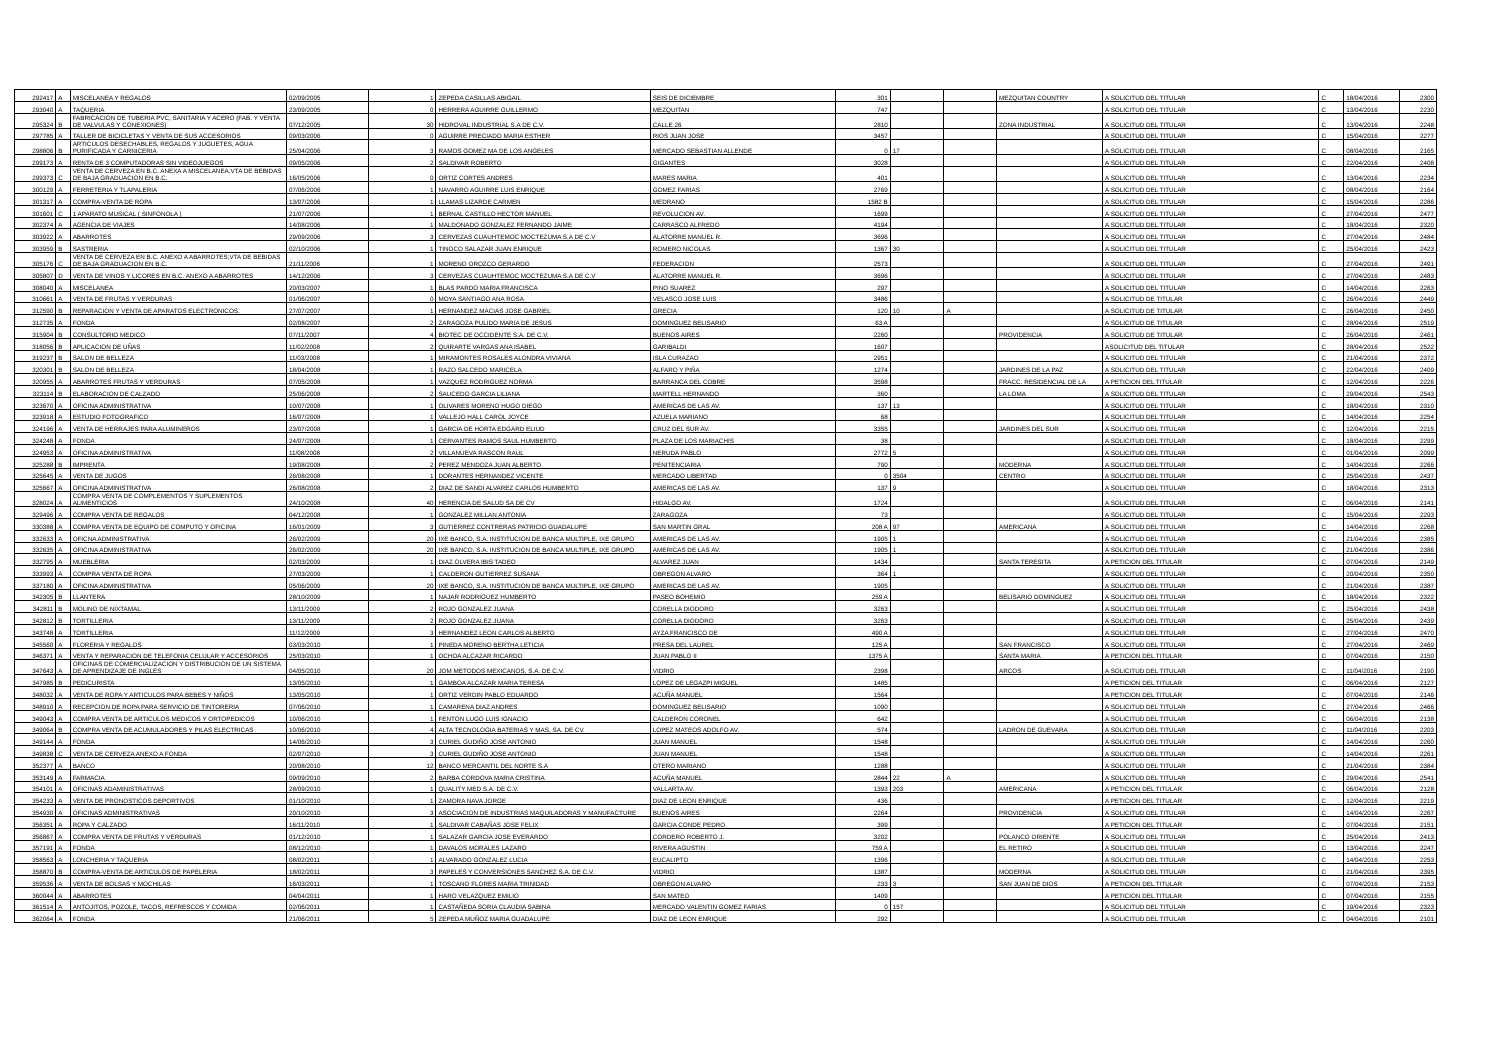| 292417 | A | MISCELANEA Y REGALOS | 02/09/2005 | 1 | ZEPEDA CASILLAS ABIGAIL | SEIS DE DICIEMBRE | 301 | | | MEZQUITAN COUNTRY | A SOLICITUD DEL TITULAR | C | 18/04/2016 | 2300 |
| 293040 | A | TAQUERIA | 23/09/2005 | 0 | HERRERA AGUIRRE GUILLERMO | MEZQUITAN | 747 | | | | A SOLICITUD DEL TITULAR | C | 13/04/2016 | 2230 |
| 295324 | B | FABRICACION DE TUBERIA PVC, SANITARIA Y ACERO (FAB. Y VENTA DE VALVULAS Y CONEXIONES) | 07/12/2005 | 30 | HIDROVAL INDUSTRIAL S.A DE C.V. | CALLE 26 | 2810 | | | ZONA INDUSTRIAL | A SOLICITUD DEL TITULAR | C | 13/04/2016 | 2248 |
| 297785 | A | TALLER DE BICICLETAS Y VENTA DE SUS ACCESORIOS | 09/03/2006 | 0 | AGUIRRE PRECIADO MARIA ESTHER | RIOS JUAN JOSE | 3457 | | | | A SOLICITUD DEL TITULAR | C | 15/04/2016 | 2277 |
| 298806 | B | ARTICULOS DESECHABLES, REGALOS Y JUGUETES, AGUA PURIFICADA Y CARNICERIA | 25/04/2006 | 3 | RAMOS GOMEZ MA DE LOS ANGELES | MERCADO SEBASTIAN ALLENDE | 0 | 17 | | | A SOLICITUD DEL TITULAR | C | 08/04/2016 | 2165 |
| 299173 | A | RENTA DE 3 COMPUTADORAS SIN VIDEOJUEGOS | 09/05/2006 | 2 | SALDIVAR ROBERTO | GIGANTES | 3028 | | | | A SOLICITUD DEL TITULAR | C | 22/04/2016 | 2408 |
| 299373 | C | VENTA DE CERVEZA EN B.C. ANEXA A MISCELANEA;VTA DE BEBIDAS DE BAJA GRADUACION EN B.C. | 16/05/2006 | 0 | ORTIZ CORTES ANDRES | MARES MARIA | 401 | | | | A SOLICITUD DEL TITULAR | C | 13/04/2016 | 2234 |
| 300129 | A | FERRETERIA Y TLAPALERIA | 07/06/2006 | 1 | NAVARRO AGUIRRE LUIS ENRIQUE | GOMEZ FARIAS | 2769 | | | | A SOLICITUD DEL TITULAR | C | 08/04/2016 | 2164 |
| 301317 | A | COMPRA-VENTA DE ROPA | 13/07/2006 | 1 | LLAMAS LIZARDE CARMEN | MEDRANO | 1582 B | | | | A SOLICITUD DEL TITULAR | C | 15/04/2016 | 2286 |
| 301601 | C | 1 APARATO MUSICAL ( SINFONOLA ) | 21/07/2006 | 1 | BERNAL CASTILLO HECTOR MANUEL | REVOLUCION AV. | 1699 | | | | A SOLICITUD DEL TITULAR | C | 27/04/2016 | 2477 |
| 302374 | A | AGENCIA DE VIAJES | 14/08/2006 | 1 | MALDONADO GONZALEZ FERNANDO JAIME | CARRASCO ALFREDO | 4194 | | | | A SOLICITUD DEL TITULAR | C | 18/04/2016 | 2320 |
| 303922 | A | ABARROTES | 29/09/2006 | 3 | CERVEZAS CUAUHTEMOC MOCTEZUMA S.A DE C.V | ALATORRE MANUEL R. | 3696 | | | | A SOLICITUD DEL TITULAR | C | 27/04/2016 | 2484 |
| 303959 | B | SASTRERIA | 02/10/2006 | 1 | TINOCO SALAZAR JUAN ENRIQUE | ROMERO NICOLAS | 1367 | 30 | | | A SOLICITUD DEL TITULAR | C | 25/04/2016 | 2423 |
| 305176 | C | VENTA DE CERVEZA EN B.C. ANEXO A ABARROTES;VTA DE BEBIDAS DE BAJA GRADUACION EN B.C. | 21/11/2006 | 1 | MORENO OROZCO GERARDO | FEDERACION | 2573 | | | | A SOLICITUD DEL TITULAR | C | 27/04/2016 | 2491 |
| 305807 | D | VENTA DE VINOS Y LICORES EN B.C. ANEXO A ABARROTES | 14/12/2006 | 3 | CERVEZAS CUAUHTEMOC MOCTEZUMA S.A DE C.V | ALATORRE MANUEL R. | 3696 | | | | A SOLICITUD DEL TITULAR | C | 27/04/2016 | 2483 |
| 308040 | A | MISCELANEA | 20/03/2007 | 1 | BLAS PARDO MARIA FRANCISCA | PINO SUAREZ | 297 | | | | A SOLICITUD DEL TITULAR | C | 14/04/2016 | 2263 |
| 310661 | A | VENTA DE FRUTAS Y VERDURAS | 01/06/2007 | 0 | MOYA SANTIAGO ANA ROSA | VELASCO JOSE LUIS | 3486 | | | | A SOLICITUD DE TITULAR | C | 26/04/2016 | 2449 |
| 312590 | B | REPARACION Y VENTA DE APARATOS ELECTRONICOS. | 27/07/2007 | 1 | HERNANDEZ MACIAS JOSE GABRIEL | GRECIA | 120 | 10 | A | | A SOLICITUD DE TITULAR | C | 26/04/2016 | 2450 |
| 312735 | A | FONDA | 02/08/2007 | 2 | ZARAGOZA PULIDO MARIA DE JESUS | DOMINGUEZ BELISARIO | 63 A | | | | A SOLICITUD DE TITULAR | C | 28/04/2016 | 2519 |
| 315904 | B | CONSULTORIO MEDICO | 07/11/2007 | 4 | BIOTEC DE OCCIDENTE S.A. DE C.V. | BUENOS AIRES | 2260 | | | PROVIDENCIA | A SOLICITUD DE TITULAR | C | 26/04/2016 | 2461 |
| 318056 | B | APLICACION DE UÑAS | 11/02/2008 | 2 | QUIRARTE VARGAS ANA ISABEL | GARIBALDI | 1607 | | | | ASOLICITUD DEL TITULAR | C | 28/04/2016 | 2522 |
| 319237 | B | SALON DE BELLEZA | 11/03/2008 | 1 | MIRAMONTES ROSALES ALONDRA VIVIANA | ISLA CURAZAO | 2951 | | | | A SOLICITUD DEL TITULAR | C | 21/04/2016 | 2372 |
| 320301 | B | SALON DE BELLEZA | 18/04/2008 | 1 | RAZO SALCEDO MARICELA | ALFARO Y PIÑA | 1274 | | | JARDINES DE LA PAZ | A SOLICITUD DEL TITULAR | C | 22/04/2016 | 2409 |
| 320955 | A | ABARROTES FRUTAS Y VERDURAS | 07/05/2008 | 1 | VAZQUEZ RODRIGUEZ NORMA | BARRANCA DEL COBRE | 3598 | | | FRACC. RESIDENCIAL DE LA | A PETICION DEL TITULAR | C | 12/04/2016 | 2226 |
| 323114 | B | ELABORACION DE CALZADO | 25/06/2008 | 2 | SAUCEDO GARCIA LILIANA | MARTELL HERNANDO | 360 | | | LA LOMA | A SOLICITUD DEL TITULAR | C | 29/04/2016 | 2543 |
| 323670 | A | OFICINA ADMINISTRATIVA | 10/07/2008 | 1 | OLIVARES MORENO HUGO DIEGO | AMERICAS DE LAS AV. | 137 | 13 | | | A SOLICITUD DEL TITULAR | C | 18/04/2016 | 2310 |
| 323918 | A | ESTUDIO FOTOGRAFICO | 16/07/2008 | 1 | VALLEJO HALL CAROL JOYCE | AZUELA MARIANO | 68 | | | | A SOLICITUD DEL TITULAR | C | 14/04/2016 | 2254 |
| 324196 | A | VENTA DE HERRAJES PARA ALUMINEROS | 23/07/2008 | 1 | GARCIA DE HORTA EDGARD ELIUD | CRUZ DEL SUR AV. | 3355 | | | JARDINES DEL SUR | A SOLICITUD DEL TITULAR | C | 12/04/2016 | 2215 |
| 324248 | A | FONDA | 24/07/2008 | 1 | CERVANTES RAMOS SAUL HUMBERTO | PLAZA DE LOS MARIACHIS | 38 | | | | A SOLICITUD DEL TITULAR | C | 18/04/2016 | 2299 |
| 324953 | A | OFICINA ADMINISTRATIVA | 11/08/2008 | 2 | VILLANUEVA RASCON RAUL | NERUDA PABLO | 2772 | 5 | | | A SOLICITUD DEL TITULAR | C | 01/04/2016 | 2099 |
| 325288 | B | IMPRENTA | 19/08/2008 | 2 | PEREZ MENDOZA JUAN ALBERTO | PENITENCIARIA | 790 | | | MODERNA | A SOLICITUD DEL TITULAR | C | 14/04/2016 | 2266 |
| 325645 | A | VENTA DE JUGOS | 26/08/2008 | 1 | DORANTES HERNANDEZ VICENTE | MERCADO LIBERTAD | 0 | 3504 | | CENTRO | A SOLICITUD DEL TITULAR | C | 25/04/2016 | 2437 |
| 325667 | A | OFICINA ADMINISTRATIVA | 26/08/2008 | 2 | DIAZ DE SANDI ALVAREZ CARLOS HUMBERTO | AMERICAS DE LAS AV. | 137 | 9 | | | A SOLICITUD DEL TITULAR | C | 18/04/2016 | 2313 |
| 328024 | A | COMPRA VENTA DE COMPLEMENTOS Y SUPLEMENTOS ALIMENTICIOS | 24/10/2008 | 40 | HERENCIA DE SALUD SA DE CV | HIDALGO AV. | 1724 | | | | A SOLICITUD DEL TITULAR | C | 06/04/2016 | 2141 |
| 329496 | A | COMPRA VENTA DE REGALOS | 04/12/2008 | 1 | GONZALEZ MILLAN ANTONIA | ZARAGOZA | 73 | | | | A SOLICITUD DEL TITULAR | C | 15/04/2016 | 2293 |
| 330388 | A | COMPRA VENTA DE EQUIPO DE COMPUTO Y OFICINA | 16/01/2009 | 3 | GUTIERREZ CONTRERAS PATRICIO GUADALUPE | SAN MARTIN GRAL | 208 A | 97 | | AMERICANA | A SOLICITUD DEL TITULAR | C | 14/04/2016 | 2268 |
| 332633 | A | OFICNA ADMINISTRATIVA | 26/02/2009 | 20 | IXE BANCO, S.A. INSTITUCION DE BANCA MULTIPLE, IXE GRUPO | AMERICAS DE LAS AV. | 1905 | 1 | | | A SOLICITUD DEL TITULAR | C | 21/04/2016 | 2385 |
| 332635 | A | OFICINA ADMINISTRATIVA | 26/02/2009 | 20 | IXE BANCO, S.A. INSTITUCION DE BANCA MULTIPLE, IXE GRUPO | AMERICAS DE LAS AV. | 1905 | 1 | | | A SOLICITUD DEL TITULAR | C | 21/04/2016 | 2386 |
| 332795 | A | MUEBLERIA | 02/03/2009 | 1 | DIAZ OLVERA IBIS TADEO | ALVAREZ JUAN | 1434 | | | SANTA TERESITA | A PETICION DEL TITULAR | C | 07/04/2016 | 2149 |
| 333993 | A | COMPRA VENTA DE ROPA | 27/03/2009 | 1 | CALDERON GUTIERREZ SUSANA | OBREGON ALVARO | 364 | 1 | | | A SOLICITUD DEL TITULAR | C | 20/04/2016 | 2350 |
| 337180 | A | OFICINA ADMINISTRATIVA | 05/06/2009 | 20 | IXE BANCO, S.A. INSTITUCION DE BANCA MULTIPLE, IXE GRUPO | AMERICAS DE LAS AV. | 1905 | | | | A SOLICITUD DEL TITULAR | C | 21/04/2016 | 2387 |
| 342305 | B | LLANTERA | 28/10/2009 | 1 | NAJAR RODRIGUEZ HUMBERTO | PASEO BOHEMIO | 259 A | | | BELISARIO DOMINGUEZ | A SOLICITUD DEL TITULAR | C | 18/04/2016 | 2322 |
| 342811 | B | MOLINO DE NIXTAMAL | 13/11/2009 | 2 | ROJO GONZALEZ JUANA | CORELLA DIODORO | 3263 | | | | A SOLICITUD DEL TITULAR | C | 25/04/2016 | 2438 |
| 342812 | B | TORTILLERIA | 13/11/2009 | 2 | ROJO GONZALEZ JUANA | CORELLA DIODORO | 3263 | | | | A SOLICITUD DEL TITULAR | C | 25/04/2016 | 2439 |
| 343748 | A | TORTILLERIA | 11/12/2009 | 3 | HERNANDEZ LEON CARLOS ALBERTO | AYZA FRANCISCO DE | 490 A | | | | A SOLICITUD DEL TITULAR | C | 27/04/2016 | 2470 |
| 345560 | A | FLORERIA Y REGALOS | 03/03/2010 | 1 | PINEDA MORENO BERTHA LETICIA | PRESA DEL LAUREL | 125 A | | | SAN FRANCISCO | A SOLICITUD DEL TITULAR | C | 27/04/2016 | 2469 |
| 346371 | A | VENTA Y REPARACION DE TELEFONIA CELULAR Y ACCESORIOS | 25/03/2010 | 1 | OCHOA ALCAZAR RICARDO | JUAN PABLO II | 1375 A | | | SANTA MARIA | A PETICION DEL TITULAR | C | 07/04/2016 | 2150 |
| 347643 | A | OFICINAS DE COMERCIALIZACION Y DISTRIBUCION DE UN SISTEMA DE APRENDIZAJE DE INGLES | 04/05/2010 | 20 | JOM METODOS MEXICANOS, S.A. DE C.V. | VIDRIO | 2398 | | | ARCOS | A SOLICITUD DEL TITULAR | C | 11/04/2016 | 2190 |
| 347985 | B | PEDICURISTA | 13/05/2010 | 1 | GAMBOA ALCAZAR MARIA TERESA | LOPEZ DE LEGAZPI MIGUEL | 1485 | | | | A PETICION DEL TITULAR | C | 06/04/2016 | 2127 |
| 348032 | A | VENTA DE ROPA Y ARTICULOS PARA BEBES Y NIÑOS | 13/05/2010 | 1 | ORTIZ VERDIN PABLO EDUARDO | ACUÑA MANUEL | 1564 | | | | A PETICION DEL TITULAR | C | 07/04/2016 | 2146 |
| 348910 | A | RECEPCION DE ROPA PARA SERVICIO DE TINTORERIA | 07/06/2010 | 1 | CAMARENA DIAZ ANDRES | DOMINGUEZ BELISARIO | 1090 | | | | A SOLICITUD DEL TITULAR | C | 27/04/2016 | 2466 |
| 349043 | A | COMPRA VENTA DE ARTICULOS MEDICOS Y ORTOPEDICOS | 10/06/2010 | 1 | FENTON LUGO LUIS IGNACIO | CALDERON CORONEL | 642 | | | | A SOLICITUD DEL TITULAR | C | 06/04/2016 | 2138 |
| 349064 | B | COMPRA VENTA DE ACUMULADORES Y PILAS ELECTRICAS | 10/06/2010 | 4 | ALTA TECNOLOGIA BATERIAS Y MAS, SA. DE CV. | LOPEZ MATEOS ADOLFO AV. | 574 | | | LADRON DE GUEVARA | A SOLICITUD DEL TITULAR | C | 11/04/2016 | 2203 |
| 349144 | A | FONDA | 14/06/2010 | 3 | CURIEL GUDIÑO JOSE ANTONIO | JUAN MANUEL | 1548 | | | | A SOLICITUD DEL TITULAR | C | 14/04/2016 | 2260 |
| 349838 | C | VENTA DE CERVEZA ANEXO A FONDA | 02/07/2010 | 3 | CURIEL GUDIÑO JOSE ANTONIO | JUAN MANUEL | 1548 | | | | A SOLICITUD DEL TITULAR | C | 14/04/2016 | 2261 |
| 352377 | A | BANCO | 20/08/2010 | 12 | BANCO MERCANTIL DEL NORTE S.A | OTERO MARIANO | 1288 | | | | A SOLICITUD DEL TITULAR | C | 21/04/2016 | 2384 |
| 353149 | A | FARMACIA | 09/09/2010 | 2 | BARBA CORDOVA MARIA CRISTINA | ACUÑA MANUEL | 2844 | 22 | A | | A SOLICITUD DEL TITULAR | C | 29/04/2016 | 2541 |
| 354101 | A | OFICINAS ADAMINISTRATIVAS | 28/09/2010 | 1 | QUALITY MED S.A. DE C.V. | VALLARTA AV. | 1393 | 203 | | AMERICANA | A PETICION DEL TITULAR | C | 06/04/2016 | 2128 |
| 354233 | A | VENTA DE PRONOSTICOS DEPORTIVOS | 01/10/2010 | 1 | ZAMORA NAVA JORGE | DIAZ DE LEON ENRIQUE | 436 | | | | A PETICION DEL TITULAR | C | 12/04/2016 | 2219 |
| 354930 | A | OFICINAS ADMINISTRATIVAS | 20/10/2010 | 3 | ASOCIACION DE INDUSTRIAS MAQUILADORAS Y MANUFACTURE | BUENOS AIRES | 2264 | | | PROVIDENCIA | A SOLICITUD DEL TITULAR | C | 14/04/2016 | 2267 |
| 356351 | A | ROPA Y CALZADO | 16/11/2010 | 1 | SALDIVAR CABAÑAS JOSE FELIX | GARCIA CONDE PEDRO | 399 | | | | A PETICION DEL TITULAR | C | 07/04/2016 | 2151 |
| 356867 | A | COMPRA VENTA DE FRUTAS Y VERDURAS | 01/12/2010 | 1 | SALAZAR GARCIA JOSE EVERARDO | CORDERO ROBERTO J. | 3202 | | | POLANCO ORIENTE | A SOLICITUD DEL TITULAR | C | 25/04/2016 | 2413 |
| 357191 | A | FONDA | 08/12/2010 | 1 | DAVALOS MORALES LAZARO | RIVERA AGUSTIN | 759 A | | | EL RETIRO | A SOLICITUD DEL TITULAR | C | 13/04/2016 | 2247 |
| 358563 | A | LONCHERIA Y TAQUERIA | 08/02/2011 | 1 | ALVARADO GONZALEZ LUCIA | EUCALIPTO | 1396 | | | | A SOLICITUD DEL TITULAR | C | 14/04/2016 | 2253 |
| 358870 | B | COMPRA-VENTA DE ARTICULOS DE PAPELERIA | 18/02/2011 | 3 | PAPELES Y CONVERSIONES SANCHEZ S.A. DE C.V. | VIDRIO | 1387 | | | MODERNA | A SOLICITUD DEL TITULAR | C | 21/04/2016 | 2395 |
| 359536 | A | VENTA DE BOLSAS Y MOCHILAS | 16/03/2011 | 1 | TOSCANO FLORES MARIA TRINIDAD | OBREGON ALVARO | 233 | 3 | | SAN JUAN DE DIOS | A PETICION DEL TITULAR | C | 07/04/2016 | 2153 |
| 360044 | A | ABARROTES | 04/04/2011 | 1 | HARO VELAZQUEZ EMILIO | SAN MATEO | 1409 | | | | A PETICION DEL TITULAR | C | 07/04/2016 | 2155 |
| 361514 | A | ANTOJITOS, POZOLE, TACOS, REFRESCOS Y COMIDA | 02/06/2011 | 1 | CASTAÑEDA SORIA CLAUDIA SABINA | MERCADO VALENTIN GOMEZ FARIAS | 0 | 157 | | | A SOLICITUD DEL TITULAR | C | 19/04/2016 | 2323 |
| 362064 | A | FONDA | 21/06/2011 | 5 | ZEPEDA MUÑOZ MARIA GUADALUPE | DIAZ DE LEON ENRIQUE | 292 | | | | A SOLICITUD DEL TITULAR | C | 04/04/2016 | 2101 |